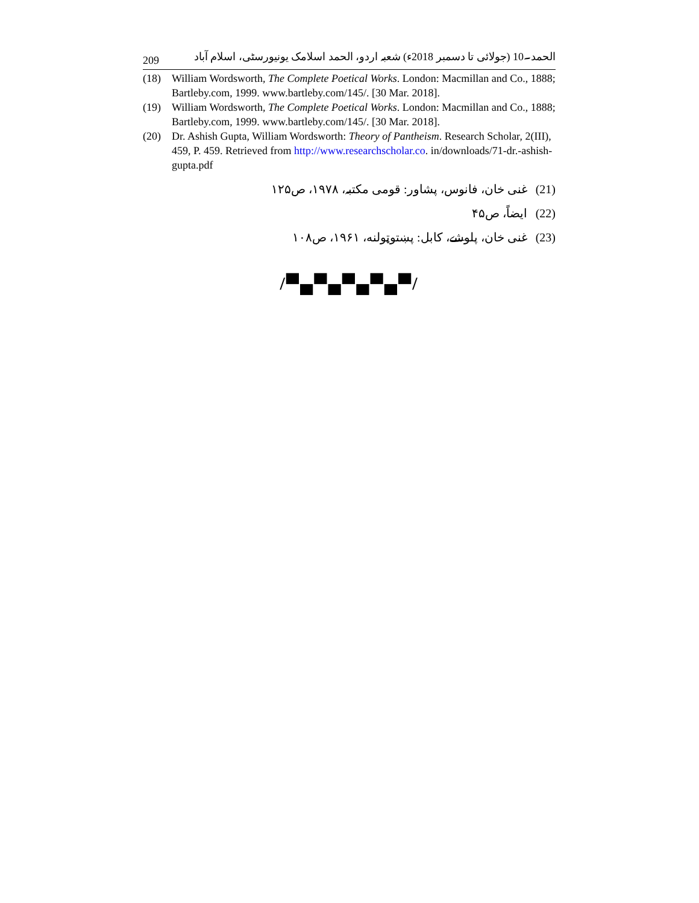209 الحمد۔10 (جولائی تا دسمبر 2018ء) شعبہ اردو، الحمد اسلامک یونیورسٹی، اسلام آباد
(18) William Wordsworth, The Complete Poetical Works. London: Macmillan and Co., 1888; Bartleby.com, 1999. www.bartleby.com/145/. [30 Mar. 2018].
(19) William Wordsworth, The Complete Poetical Works. London: Macmillan and Co., 1888; Bartleby.com, 1999. www.bartleby.com/145/. [30 Mar. 2018].
(20) Dr. Ashish Gupta, William Wordsworth: Theory of Pantheism. Research Scholar, 2(III), 459, P. 459. Retrieved from http://www.researchscholar.co. in/downloads/71-dr.-ashish-gupta.pdf
(21) غنی خان، فانوس، پشاور: قومی مکتبہ، ۱۹۷۸، ص۱۲۵
(22) ایضاً، ص۴۵
(23) غنی خان، پلوشے، کابل: پښتوټولنه، ۱۹۶۱، ص۱۰۸
/▀▄▀▄▀▄▀▄▀/